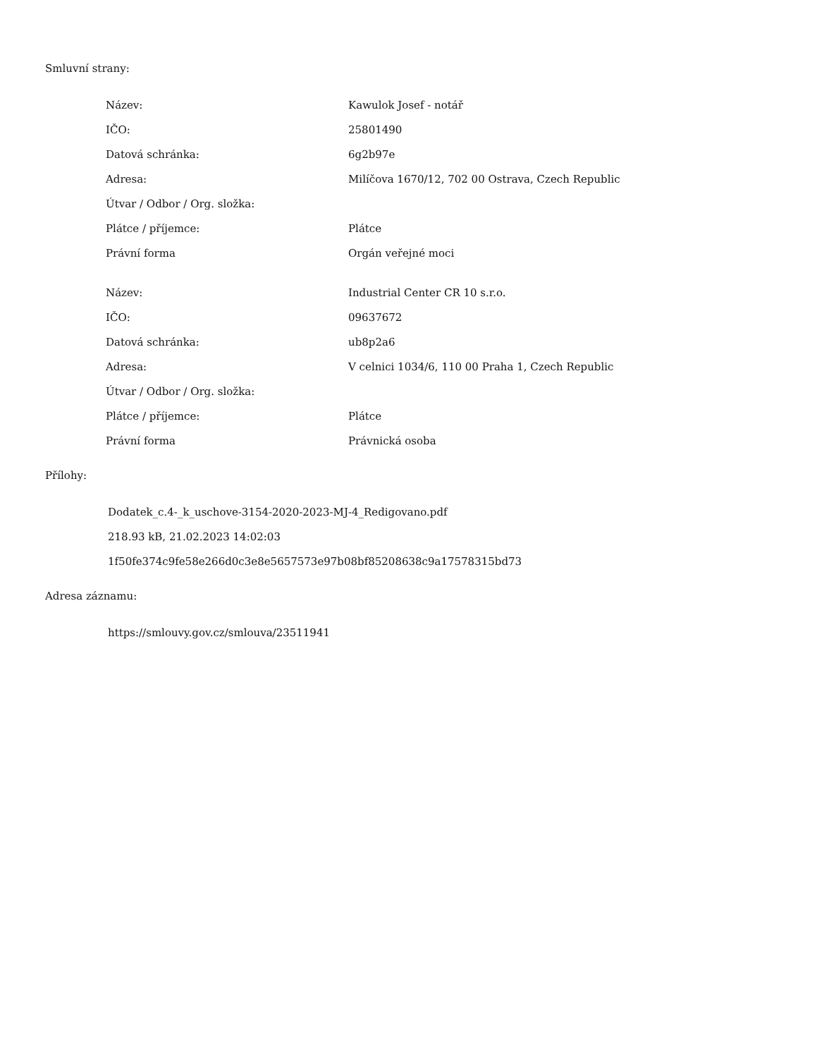Smluvní strany:
| Název: | Kawulok Josef - notář |
| IČO: | 25801490 |
| Datová schránka: | 6g2b97e |
| Adresa: | Milíčova 1670/12, 702 00 Ostrava, Czech Republic |
| Útvar / Odbor / Org. složka: | |
| Plátce / příjemce: | Plátce |
| Právní forma | Orgán veřejné moci |
| Název: | Industrial Center CR 10 s.r.o. |
| IČO: | 09637672 |
| Datová schránka: | ub8p2a6 |
| Adresa: | V celnici 1034/6, 110 00 Praha 1, Czech Republic |
| Útvar / Odbor / Org. složka: | |
| Plátce / příjemce: | Plátce |
| Právní forma | Právnická osoba |
Přílohy:
Dodatek_c.4-_k_uschove-3154-2020-2023-MJ-4_Redigovano.pdf
218.93 kB, 21.02.2023 14:02:03
1f50fe374c9fe58e266d0c3e8e5657573e97b08bf85208638c9a17578315bd73
Adresa záznamu:
https://smlouvy.gov.cz/smlouva/23511941